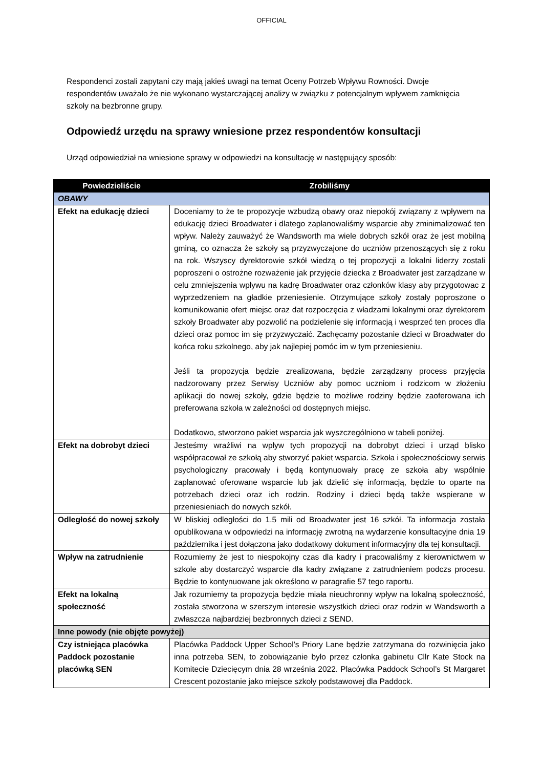OFFICIAL
Respondenci zostali zapytani czy mają jakieś uwagi na temat Oceny Potrzeb Wpływu Rowności. Dwoje respondentów uważało że nie wykonano wystarczającej analizy w związku z potencjalnym wpływem zamknięcia szkoły na bezbronne grupy.
Odpowiedź urzędu na sprawy wniesione przez respondentów konsultacji
Urząd odpowiedział na wniesione sprawy w odpowiedzi na konsultację w następujący sposób:
| Powiedzieliście | Zrobiliśmy |
| --- | --- |
| OBAWY | |
| Efekt na edukację dzieci | Doceniamy to że te propozycje wzbudzą obawy oraz niepokój związany z wpływem na edukację dzieci Broadwater i dlatego zaplanowaliśmy wsparcie aby zminimalizować ten wpływ. Należy zauważyć że Wandsworth ma wiele dobrych szkół oraz że jest mobilną gminą, co oznacza że szkoły są przyzwyczajone do uczniów przenoszących się z roku na rok. Wszyscy dyrektorowie szkół wiedzą o tej propozycji a lokalni liderzy zostali poproszeni o ostrożne rozważenie jak przyjęcie dziecka z Broadwater jest zarządzane w celu zmniejszenia wpływu na kadrę Broadwater oraz członków klasy aby przygotowac z wyprzedzeniem na gładkie przeniesienie. Otrzymujące szkoły zostały poproszone o komunikowanie ofert miejsc oraz dat rozpoczęcia z władzami lokalnymi oraz dyrektorem szkoły Broadwater aby pozwolić na podzielenie się informacją i wesprzeć ten proces dla dzieci oraz pomoc im się przyzwyczaić. Zachęcamy pozostanie dzieci w Broadwater do końca roku szkolnego, aby jak najlepiej pomóc im w tym przeniesieniu. Jeśli ta propozycja będzie zrealizowana, będzie zarządzany process przyjęcia nadzorowany przez Serwisy Uczniów aby pomoc uczniom i rodzicom w złożeniu aplikacji do nowej szkoły, gdzie będzie to możliwe rodziny będzie zaoferowana ich preferowana szkoła w zależności od dostępnych miejsc. Dodatkowo, stworzono pakiet wsparcia jak wyszczególniono w tabeli poniżej. |
| Efekt na dobrobyt dzieci | Jesteśmy wrażliwi na wpływ tych propozycji na dobrobyt dzieci i urząd blisko współpracował ze szkołą aby stworzyć pakiet wsparcia. Szkoła i społecznościowy serwis psychologiczny pracowały i będą kontynuowały pracę ze szkoła aby wspólnie zaplanować oferowane wsparcie lub jak dzielić się informacją, będzie to oparte na potrzebach dzieci oraz ich rodzin. Rodziny i dzieci będą także wspierane w przeniesieniach do nowych szkół. |
| Odległość do nowej szkoły | W bliskiej odległości do 1.5 mili od Broadwater jest 16 szkół. Ta informacja została opublikowana w odpowiedzi na informację zwrotną na wydarzenie konsultacyjne dnia 19 października i jest dołączona jako dodatkowy dokument informacyjny dla tej konsultacji. |
| Wpływ na zatrudnienie | Rozumiemy że jest to niespokojny czas dla kadry i pracowaliśmy z kierownictwem w szkole aby dostarczyć wsparcie dla kadry związane z zatrudnieniem podczs procesu. Będzie to kontynuowane jak określono w paragrafie 57 tego raportu. |
| Efekt na lokalną społeczność | Jak rozumiemy ta propozycja będzie miała nieuchronny wpływ na lokalną społeczność, została stworzona w szerszym interesie wszystkich dzieci oraz rodzin w Wandsworth a zwłaszcza najbardziej bezbronnych dzieci z SEND. |
| Inne powody (nie objęte powyżej) | |
| Czy istniejąca placówka Paddock pozostanie placówką SEN | Placówka Paddock Upper School’s Priory Lane będzie zatrzymana do rozwinięcia jako inna potrzeba SEN, to zobowiązanie było przez członka gabinetu Cllr Kate Stock na Komitecie Dziecięcym dnia 28 września 2022. Placówka Paddock School’s St Margaret Crescent pozostanie jako miejsce szkoły podstawowej dla Paddock. |